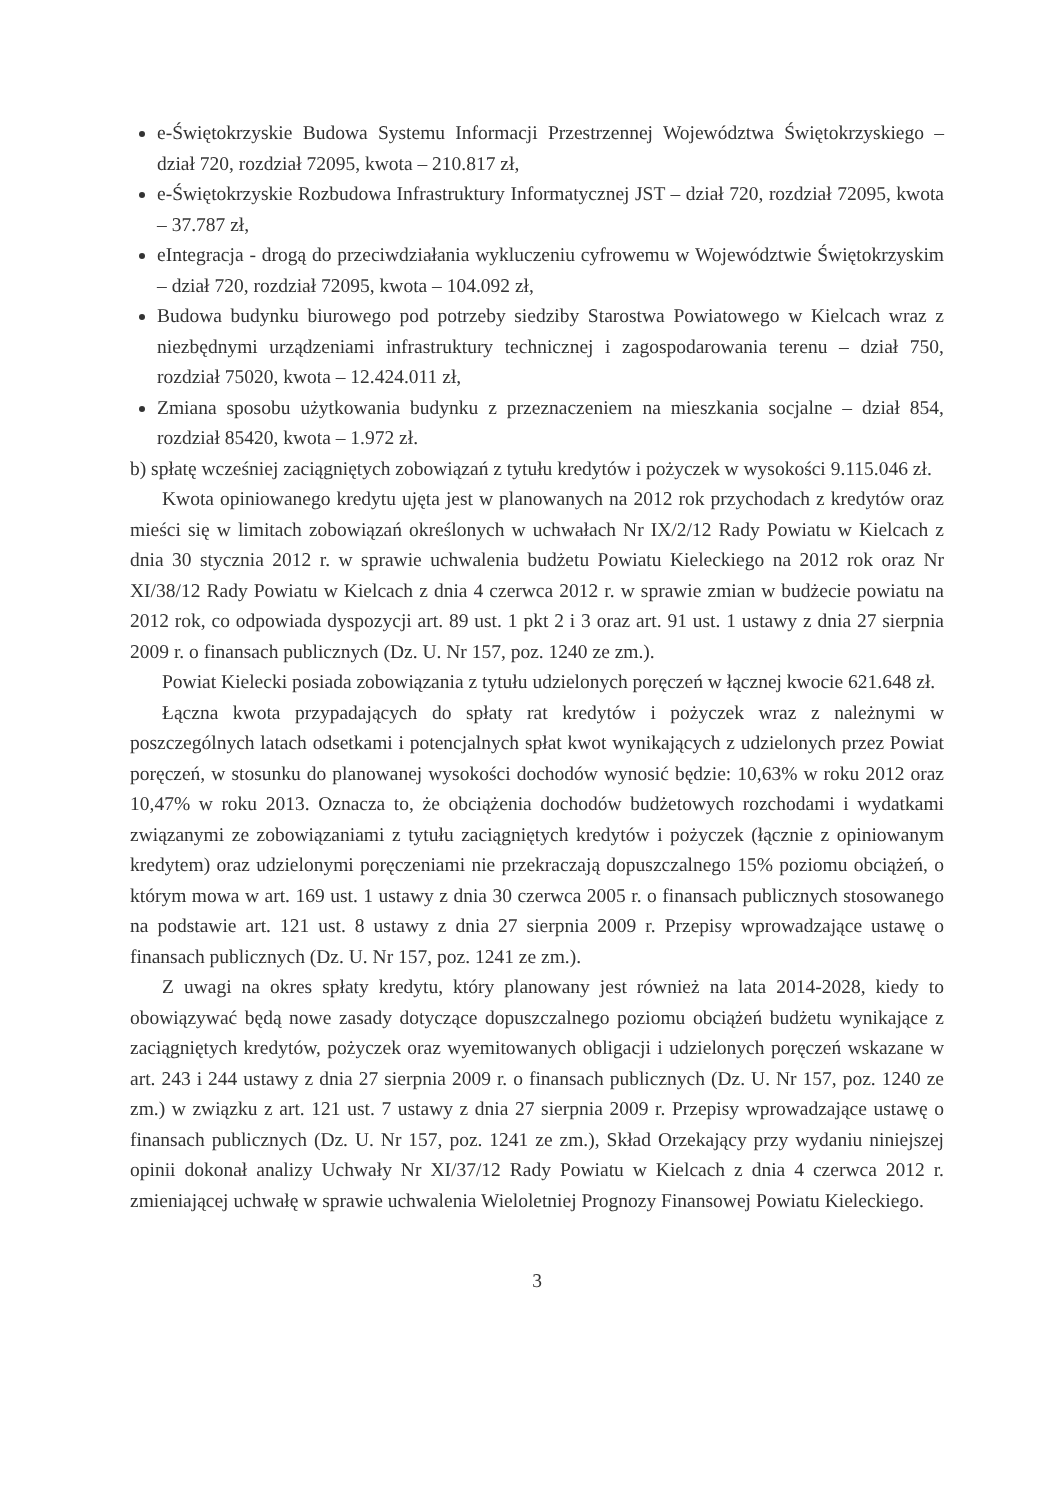e-Świętokrzyskie Budowa Systemu Informacji Przestrzennej Województwa Świętokrzyskiego – dział 720, rozdział 72095, kwota – 210.817 zł,
e-Świętokrzyskie Rozbudowa Infrastruktury Informatycznej JST – dział 720, rozdział 72095, kwota – 37.787 zł,
eIntegracja - drogą do przeciwdziałania wykluczeniu cyfrowemu w Województwie Świętokrzyskim – dział 720, rozdział 72095, kwota – 104.092 zł,
Budowa budynku biurowego pod potrzeby siedziby Starostwa Powiatowego w Kielcach wraz z niezbędnymi urządzeniami infrastruktury technicznej i zagospodarowania terenu – dział 750, rozdział 75020, kwota – 12.424.011 zł,
Zmiana sposobu użytkowania budynku z przeznaczeniem na mieszkania socjalne – dział 854, rozdział 85420, kwota – 1.972 zł.
b) spłatę wcześniej zaciągniętych zobowiązań z tytułu kredytów i pożyczek w wysokości 9.115.046 zł.
Kwota opiniowanego kredytu ujęta jest w planowanych na 2012 rok przychodach z kredytów oraz mieści się w limitach zobowiązań określonych w uchwałach Nr IX/2/12 Rady Powiatu w Kielcach z dnia 30 stycznia 2012 r. w sprawie uchwalenia budżetu Powiatu Kieleckiego na 2012 rok oraz Nr XI/38/12 Rady Powiatu w Kielcach z dnia 4 czerwca 2012 r. w sprawie zmian w budżecie powiatu na 2012 rok, co odpowiada dyspozycji art. 89 ust. 1 pkt 2 i 3 oraz art. 91 ust. 1 ustawy z dnia 27 sierpnia 2009 r. o finansach publicznych (Dz. U. Nr 157, poz. 1240 ze zm.).
Powiat Kielecki posiada zobowiązania z tytułu udzielonych poręczeń w łącznej kwocie 621.648 zł.
Łączna kwota przypadających do spłaty rat kredytów i pożyczek wraz z należnymi w poszczególnych latach odsetkami i potencjalnych spłat kwot wynikających z udzielonych przez Powiat poręczeń, w stosunku do planowanej wysokości dochodów wynosić będzie: 10,63% w roku 2012 oraz 10,47% w roku 2013. Oznacza to, że obciążenia dochodów budżetowych rozchodami i wydatkami związanymi ze zobowiązaniami z tytułu zaciągniętych kredytów i pożyczek (łącznie z opiniowanym kredytem) oraz udzielonymi poręczeniami nie przekraczają dopuszczalnego 15% poziomu obciążeń, o którym mowa w art. 169 ust. 1 ustawy z dnia 30 czerwca 2005 r. o finansach publicznych stosowanego na podstawie art. 121 ust. 8 ustawy z dnia 27 sierpnia 2009 r. Przepisy wprowadzające ustawę o finansach publicznych (Dz. U. Nr 157, poz. 1241 ze zm.).
Z uwagi na okres spłaty kredytu, który planowany jest również na lata 2014-2028, kiedy to obowiązywać będą nowe zasady dotyczące dopuszczalnego poziomu obciążeń budżetu wynikające z zaciągniętych kredytów, pożyczek oraz wyemitowanych obligacji i udzielonych poręczeń wskazane w art. 243 i 244 ustawy z dnia 27 sierpnia 2009 r. o finansach publicznych (Dz. U. Nr 157, poz. 1240 ze zm.) w związku z art. 121 ust. 7 ustawy z dnia 27 sierpnia 2009 r. Przepisy wprowadzające ustawę o finansach publicznych (Dz. U. Nr 157, poz. 1241 ze zm.), Skład Orzekający przy wydaniu niniejszej opinii dokonał analizy Uchwały Nr XI/37/12 Rady Powiatu w Kielcach z dnia 4 czerwca 2012 r. zmieniającej uchwałę w sprawie uchwalenia Wieloletniej Prognozy Finansowej Powiatu Kieleckiego.
3